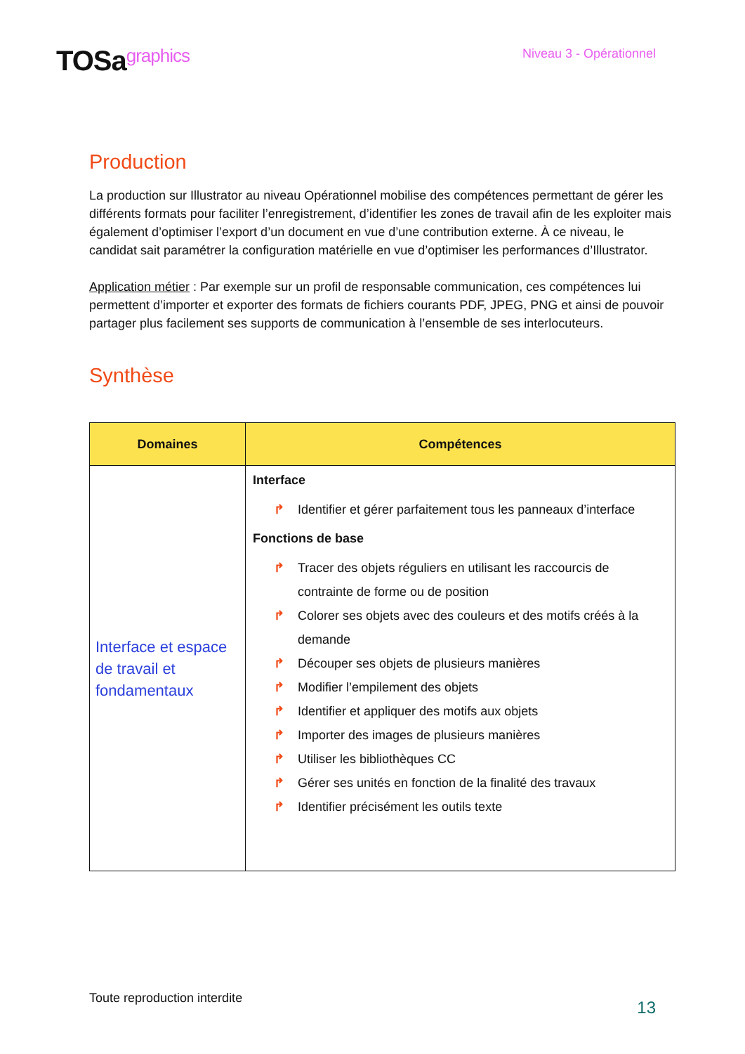TOSagraphics
Niveau 3 - Opérationnel
Production
La production sur Illustrator au niveau Opérationnel mobilise des compétences permettant de gérer les différents formats pour faciliter l’enregistrement, d’identifier les zones de travail afin de les exploiter mais également d’optimiser l’export d’un document en vue d’une contribution externe. À ce niveau, le candidat sait paramétrer la configuration matérielle en vue d’optimiser les performances d’Illustrator.
Application métier : Par exemple sur un profil de responsable communication, ces compétences lui permettent d’importer et exporter des formats de fichiers courants PDF, JPEG, PNG et ainsi de pouvoir partager plus facilement ses supports de communication à l’ensemble de ses interlocuteurs.
Synthèse
| Domaines | Compétences |
| --- | --- |
| Interface et espace de travail et fondamentaux | Interface ↱ Identifier et gérer parfaitement tous les panneaux d’interface Fonctions de base ↱ Tracer des objets réguliers en utilisant les raccourcis de contrainte de forme ou de position ↱ Colorer ses objets avec des couleurs et des motifs créés à la demande ↱ Découper ses objets de plusieurs manières ↱ Modifier l’empilement des objets ↱ Identifier et appliquer des motifs aux objets ↱ Importer des images de plusieurs manières ↱ Utiliser les bibliothèques CC ↱ Gérer ses unités en fonction de la finalité des travaux ↱ Identifier précisément les outils texte |
Toute reproduction interdite 13